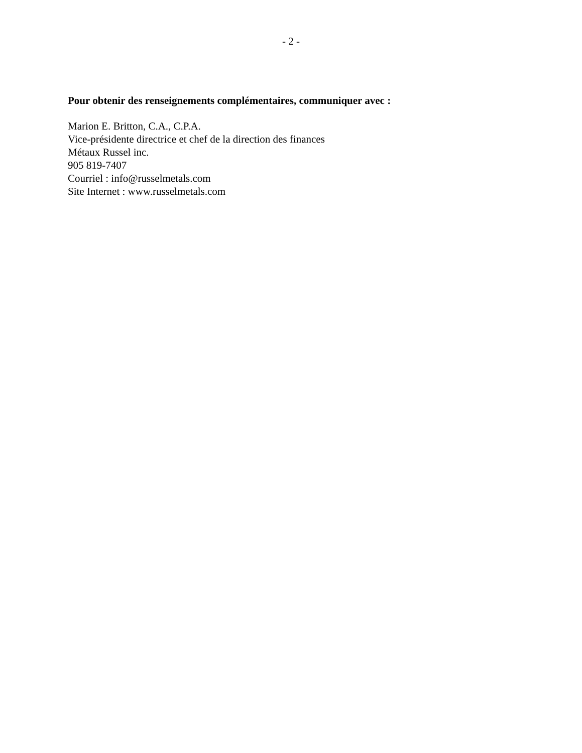- 2 -
Pour obtenir des renseignements complémentaires, communiquer avec :
Marion E. Britton, C.A., C.P.A.
Vice-présidente directrice et chef de la direction des finances
Métaux Russel inc.
905 819-7407
Courriel : info@russelmetals.com
Site Internet : www.russelmetals.com